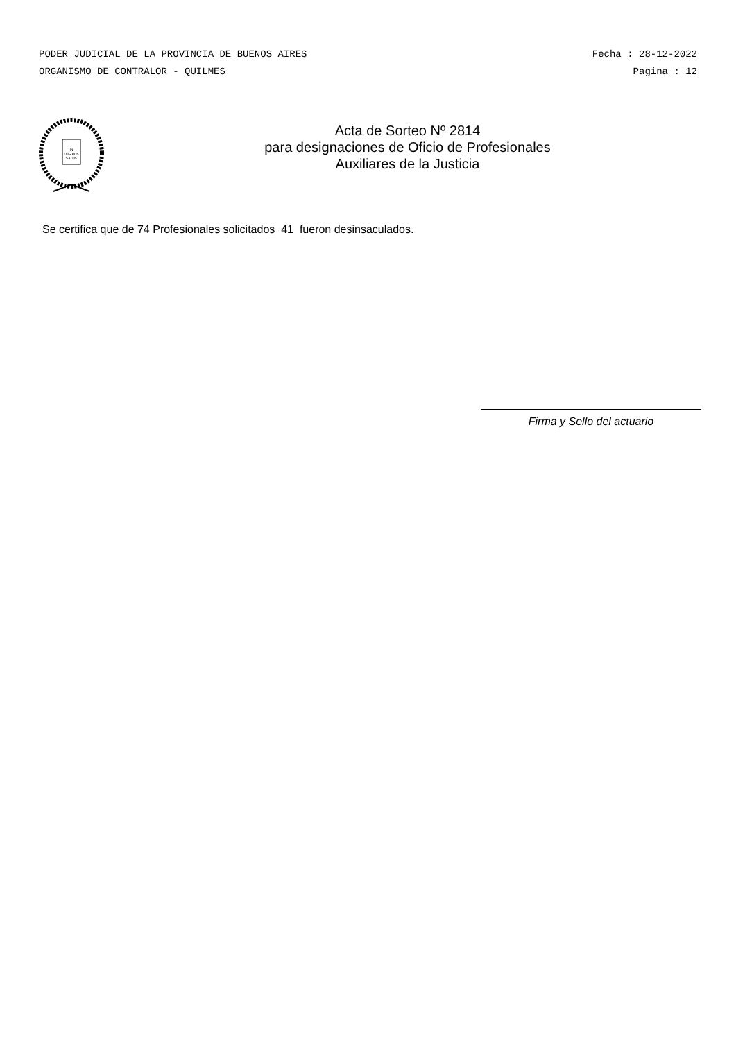PODER JUDICIAL DE LA PROVINCIA DE BUENOS AIRES Fecha : 28-12-2022
ORGANISMO DE CONTRALOR - QUILMES Pagina : 12
IN
LEGIBUS
SALUS
Acta de Sorteo Nº 2814
para designaciones de Oficio de Profesionales
Auxiliares de la Justicia
Se certifica que de 74 Profesionales solicitados 41 fueron desinsaculados.
Firma y Sello del actuario